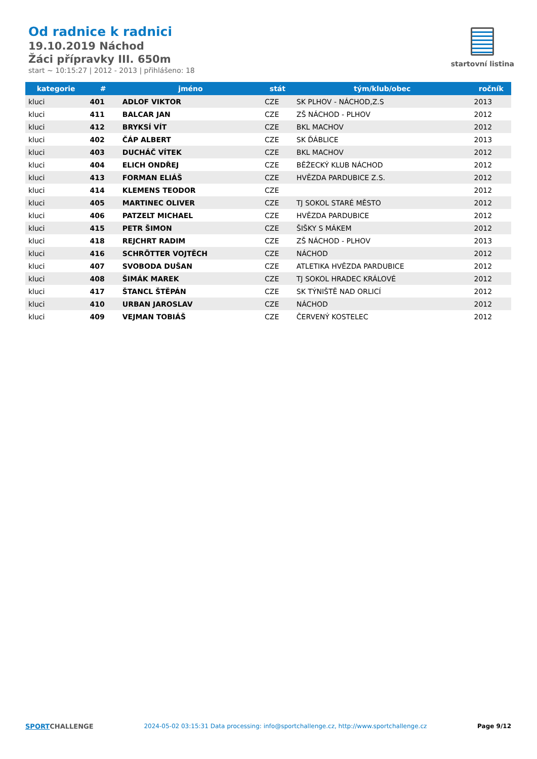Od radnice k radnici
19.10.2019 Náchod
Žáci přípravky III. 650m
start ~ 10:15:27 | 2012 - 2013 | přihlášeno: 18
startovní listina
| kategorie | # | jméno | stát | tým/klub/obec | ročník |
| --- | --- | --- | --- | --- | --- |
| kluci | 401 | ADLOF VIKTOR | CZE | SK PLHOV - NÁCHOD,Z.S | 2013 |
| kluci | 411 | BALCAR JAN | CZE | ZŠ NÁCHOD - PLHOV | 2012 |
| kluci | 412 | BRYKSÍ VÍT | CZE | BKL MACHOV | 2012 |
| kluci | 402 | ČÁP ALBERT | CZE | SK ĎÁBLICE | 2013 |
| kluci | 403 | DUCHÁČ VÍTEK | CZE | BKL MACHOV | 2012 |
| kluci | 404 | ELICH ONDŘEJ | CZE | BĚŽECKÝ KLUB NÁCHOD | 2012 |
| kluci | 413 | FORMAN ELIÁŠ | CZE | HVĚZDA PARDUBICE Z.S. | 2012 |
| kluci | 414 | KLEMENS TEODOR | CZE | | 2012 |
| kluci | 405 | MARTINEC OLIVER | CZE | TJ SOKOL STARÉ MĚSTO | 2012 |
| kluci | 406 | PATZELT MICHAEL | CZE | HVĚZDA PARDUBICE | 2012 |
| kluci | 415 | PETR ŠIMON | CZE | ŠIŠKY S MÁKEM | 2012 |
| kluci | 418 | REJCHRT RADIM | CZE | ZŠ NÁCHOD - PLHOV | 2013 |
| kluci | 416 | SCHRÖTTER VOJTĚCH | CZE | NÁCHOD | 2012 |
| kluci | 407 | SVOBODA DUŠAN | CZE | ATLETIKA HVĚZDA PARDUBICE | 2012 |
| kluci | 408 | ŠIMÁK MAREK | CZE | TJ SOKOL HRADEC KRÁLOVÉ | 2012 |
| kluci | 417 | ŠTANCL ŠTĚPÁN | CZE | SK TÝNIŠTĚ NAD ORLICÍ | 2012 |
| kluci | 410 | URBAN JAROSLAV | CZE | NÁCHOD | 2012 |
| kluci | 409 | VEJMAN TOBIÁŠ | CZE | ČERVENÝ KOSTELEC | 2012 |
SPORTCHALLENGE 2024-05-02 03:15:31 Data processing: info@sportchallenge.cz, http://www.sportchallenge.cz
Page 9/12